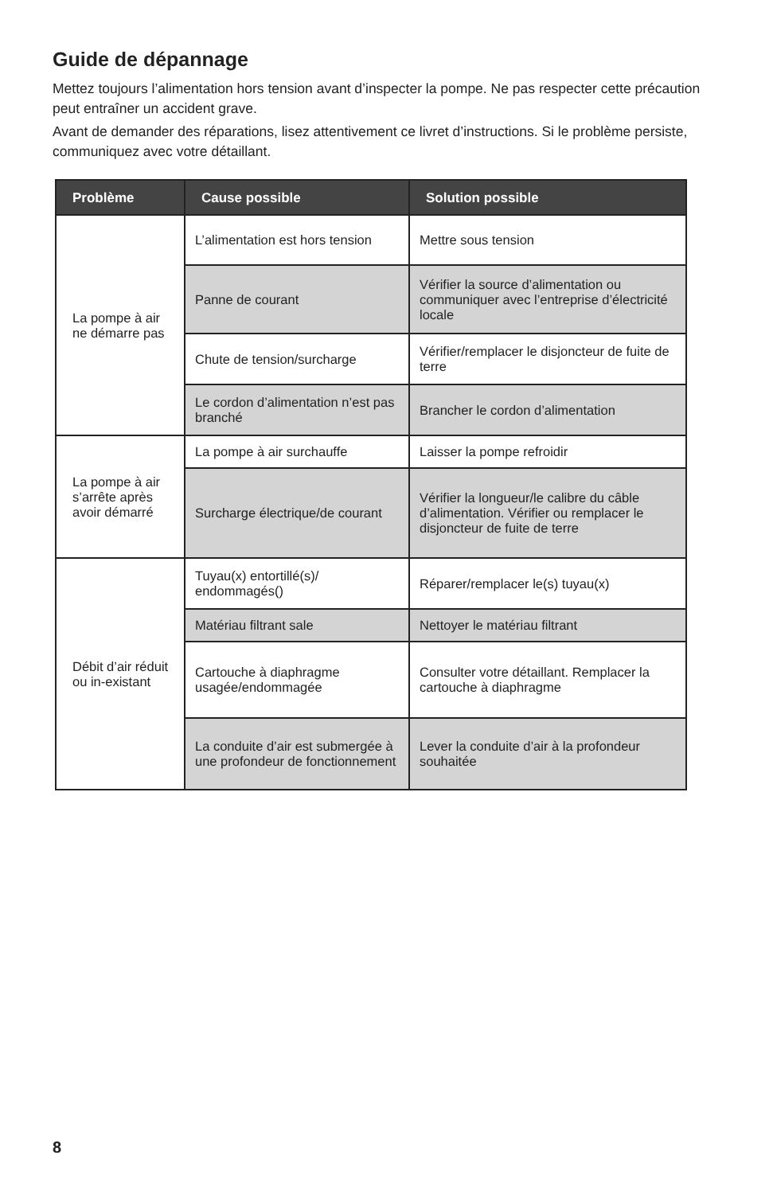Guide de dépannage
Mettez toujours l’alimentation hors tension avant d’inspecter la pompe. Ne pas respecter cette précaution peut entraîner un accident grave.
Avant de demander des réparations, lisez attentivement ce livret d’instructions. Si le problème persiste, communiquez avec votre détaillant.
| Problème | Cause possible | Solution possible |
| --- | --- | --- |
| La pompe à air ne démarre pas | L’alimentation est hors tension | Mettre sous tension |
| | Panne de courant | Vérifier la source d’alimentation ou communiquer avec l’entreprise d’électricité locale |
| | Chute de tension/surcharge | Vérifier/remplacer le disjoncteur de fuite de terre |
| | Le cordon d’alimentation n’est pas branché | Brancher le cordon d’alimentation |
| La pompe à air s’arrête après avoir démarré | La pompe à air surchauffe | Laisser la pompe refroidir |
| | Surcharge électrique/de courant | Vérifier la longueur/le calibre du câble d’alimentation. Vérifier ou remplacer le disjoncteur de fuite de terre |
| Débit d’air réduit ou in-existant | Tuyau(x) entortillé(s)/ endommagés() | Réparer/remplacer le(s) tuyau(x) |
| | Matériau filtrant sale | Nettoyer le matériau filtrant |
| | Cartouche à diaphragme usagée/endommagée | Consulter votre détaillant. Remplacer la cartouche à diaphragme |
| | La conduite d’air est submergée à une profondeur de fonctionnement | Lever la conduite d’air à la profondeur souhaitée |
8